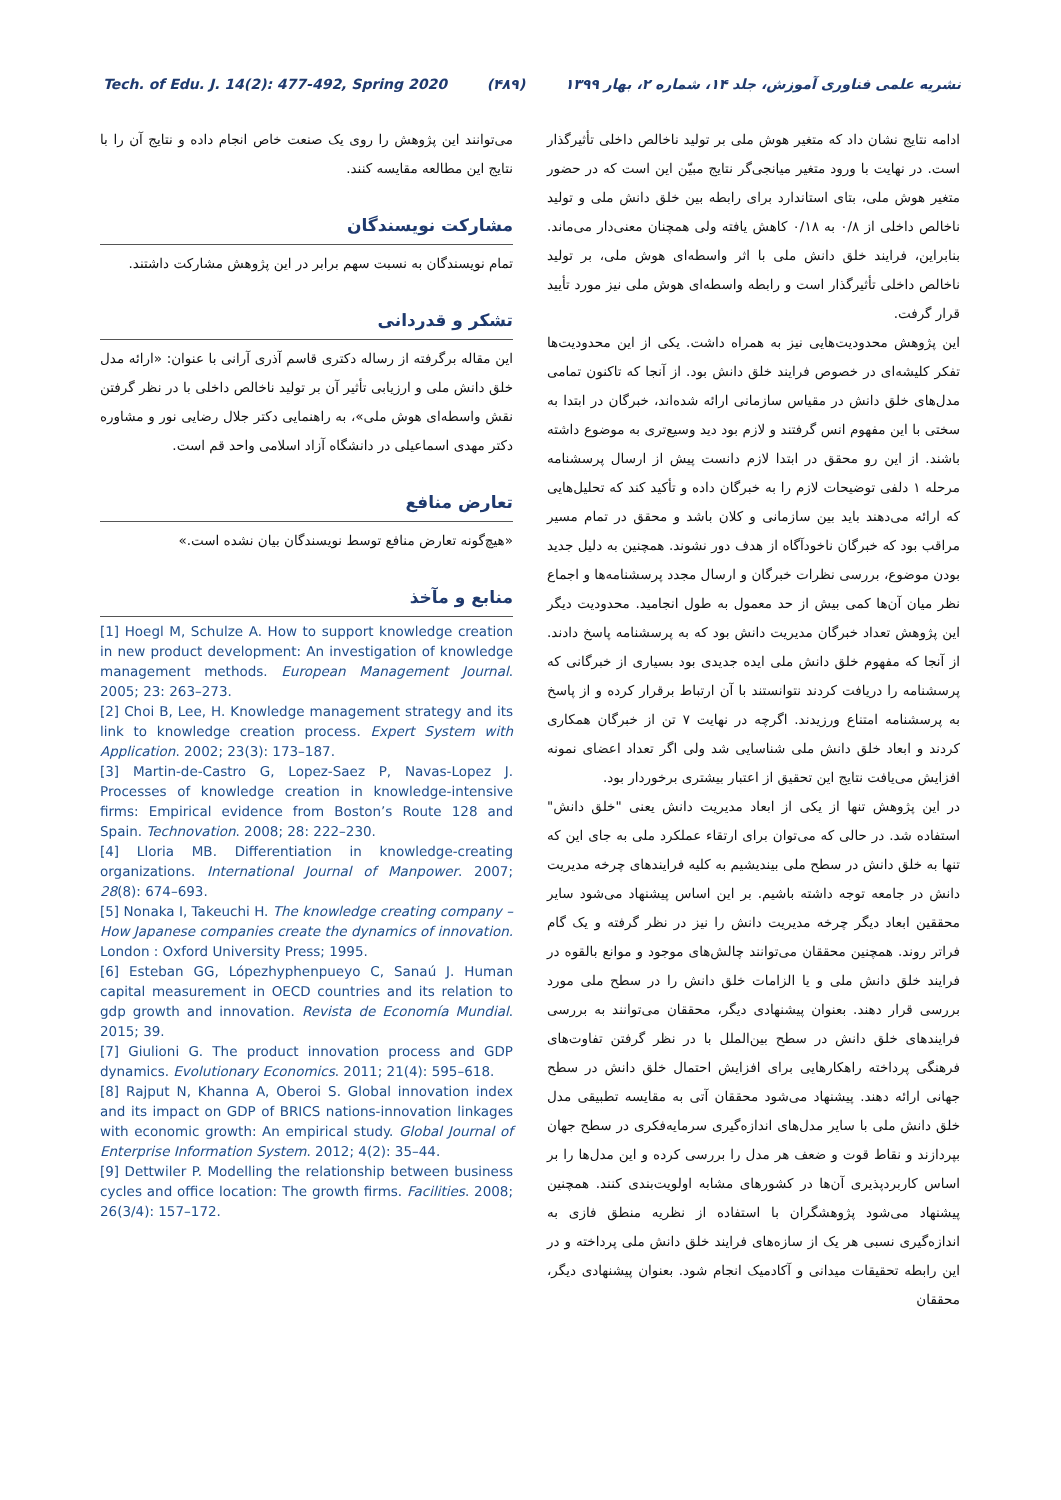Tech. of Edu. J. 14(2): 477-492, Spring 2020 (۴۸۹) نشریه علمی فناوری آموزش، جلد ۱۴، شماره ۲، بهار ۱۳۹۹
ادامه نتایج نشان داد که متغیر هوش ملی بر تولید ناخالص داخلی تأثیرگذار است. در نهایت با ورود متغیر میانجی‌گر نتایج مبیّن این است که در حضور متغیر هوش ملی، بتای استاندارد برای رابطه بین خلق دانش ملی و تولید ناخالص داخلی از ۰/۸ به ۰/۱۸ کاهش یافته ولی همچنان معنی‌دار می‌ماند. بنابراین، فرایند خلق دانش ملی با اثر واسطه‌ای هوش ملی، بر تولید ناخالص داخلی تأثیرگذار است و رابطه واسطه‌ای هوش ملی نیز مورد تأیید قرار گرفت.
این پژوهش محدودیت‌هایی نیز به همراه داشت. یکی از این محدودیت‌ها تفکر کلیشه‌ای در خصوص فرایند خلق دانش بود. از آنجا که تاکنون تمامی مدل‌های خلق دانش در مقیاس سازمانی ارائه شده‌اند، خبرگان در ابتدا به سختی با این مفهوم انس گرفتند و لازم بود دید وسیع‌تری به موضوع داشته باشند. از این رو محقق در ابتدا لازم دانست پیش از ارسال پرسشنامه مرحله ۱ دلفی توضیحات لازم را به خبرگان داده و تأکید کند که تحلیل‌هایی که ارائه می‌دهند باید بین سازمانی و کلان باشد و محقق در تمام مسیر مراقب بود که خبرگان ناخودآگاه از هدف دور نشوند. همچنین به دلیل جدید بودن موضوع، بررسی نظرات خبرگان و ارسال مجدد پرسشنامه‌ها و اجماع نظر میان آن‌ها کمی بیش از حد معمول به طول انجامید. محدودیت دیگر این پژوهش تعداد خبرگان مدیریت دانش بود که به پرسشنامه پاسخ دادند. از آنجا که مفهوم خلق دانش ملی ایده جدیدی بود بسیاری از خبرگانی که پرسشنامه را دریافت کردند نتوانستند با آن ارتباط برقرار کرده و از پاسخ به پرسشنامه امتناع ورزیدند. اگرچه در نهایت ۷ تن از خبرگان همکاری کردند و ابعاد خلق دانش ملی شناسایی شد ولی اگر تعداد اعضای نمونه افزایش می‌یافت نتایج این تحقیق از اعتبار بیشتری برخوردار بود.
در این پژوهش تنها از یکی از ابعاد مدیریت دانش یعنی "خلق دانش" استفاده شد. در حالی که می‌توان برای ارتقاء عملکرد ملی به جای این که تنها به خلق دانش در سطح ملی بیندیشیم به کلیه فرایندهای چرخه مدیریت دانش در جامعه توجه داشته باشیم. بر این اساس پیشنهاد می‌شود سایر محققین ابعاد دیگر چرخه مدیریت دانش را نیز در نظر گرفته و یک گام فراتر روند. همچنین محققان می‌توانند چالش‌های موجود و موانع بالقوه در فرایند خلق دانش ملی و یا الزامات خلق دانش را در سطح ملی مورد بررسی قرار دهند. بعنوان پیشنهادی دیگر، محققان می‌توانند به بررسی فرایندهای خلق دانش در سطح بین‌الملل با در نظر گرفتن تفاوت‌های فرهنگی پرداخته راهکارهایی برای افزایش احتمال خلق دانش در سطح جهانی ارائه دهند. پیشنهاد می‌شود محققان آتی به مقایسه تطبیقی مدل خلق دانش ملی با سایر مدل‌های اندازه‌گیری سرمایه‌فکری در سطح جهان بپردازند و نقاط قوت و ضعف هر مدل را بررسی کرده و این مدل‌ها را بر اساس کاربردپذیری آن‌ها در کشورهای مشابه اولویت‌بندی کنند. همچنین پیشنهاد می‌شود پژوهشگران با استفاده از نظریه منطق فازی به اندازه‌گیری نسبی هر یک از سازه‌های فرایند خلق دانش ملی پرداخته و در این رابطه تحقیقات میدانی و آکادمیک انجام شود. بعنوان پیشنهادی دیگر، محققان
می‌توانند این پژوهش را روی یک صنعت خاص انجام داده و نتایج آن را با نتایج این مطالعه مقایسه کنند.
مشارکت نویسندگان
تمام نویسندگان به نسبت سهم برابر در این پژوهش مشارکت داشتند.
تشکر و قدردانی
این مقاله برگرفته از رساله دکتری قاسم آذری آرانی با عنوان: «ارائه مدل خلق دانش ملی و ارزیابی تأثیر آن بر تولید ناخالص داخلی با در نظر گرفتن نقش واسطه‌ای هوش ملی»، به راهنمایی دکتر جلال رضایی نور و مشاوره دکتر مهدی اسماعیلی در دانشگاه آزاد اسلامی واحد قم است.
تعارض منافع
«هیچ‌گونه تعارض منافع توسط نویسندگان بیان نشده است.»
منابع و مآخذ
[1] Hoegl M, Schulze A. How to support knowledge creation in new product development: An investigation of knowledge management methods. European Management Journal. 2005; 23: 263–273.
[2] Choi B, Lee, H. Knowledge management strategy and its link to knowledge creation process. Expert System with Application. 2002; 23(3): 173–187.
[3] Martin-de-Castro G, Lopez-Saez P, Navas-Lopez J. Processes of knowledge creation in knowledge-intensive firms: Empirical evidence from Boston’s Route 128 and Spain. Technovation. 2008; 28: 222–230.
[4] Lloria MB. Differentiation in knowledge-creating organizations. International Journal of Manpower. 2007; 28(8): 674–693.
[5] Nonaka I, Takeuchi H. The knowledge creating company – How Japanese companies create the dynamics of innovation. London : Oxford University Press; 1995.
[6] Esteban GG, Lópezhyphenpueyo C, Sanaú J. Human capital measurement in OECD countries and its relation to gdp growth and innovation. Revista de Economía Mundial. 2015; 39.
[7] Giulioni G. The product innovation process and GDP dynamics. Evolutionary Economics. 2011; 21(4): 595–618.
[8] Rajput N, Khanna A, Oberoi S. Global innovation index and its impact on GDP of BRICS nations-innovation linkages with economic growth: An empirical study. Global Journal of Enterprise Information System. 2012; 4(2): 35–44.
[9] Dettwiler P. Modelling the relationship between business cycles and office location: The growth firms. Facilities. 2008; 26(3/4): 157–172.